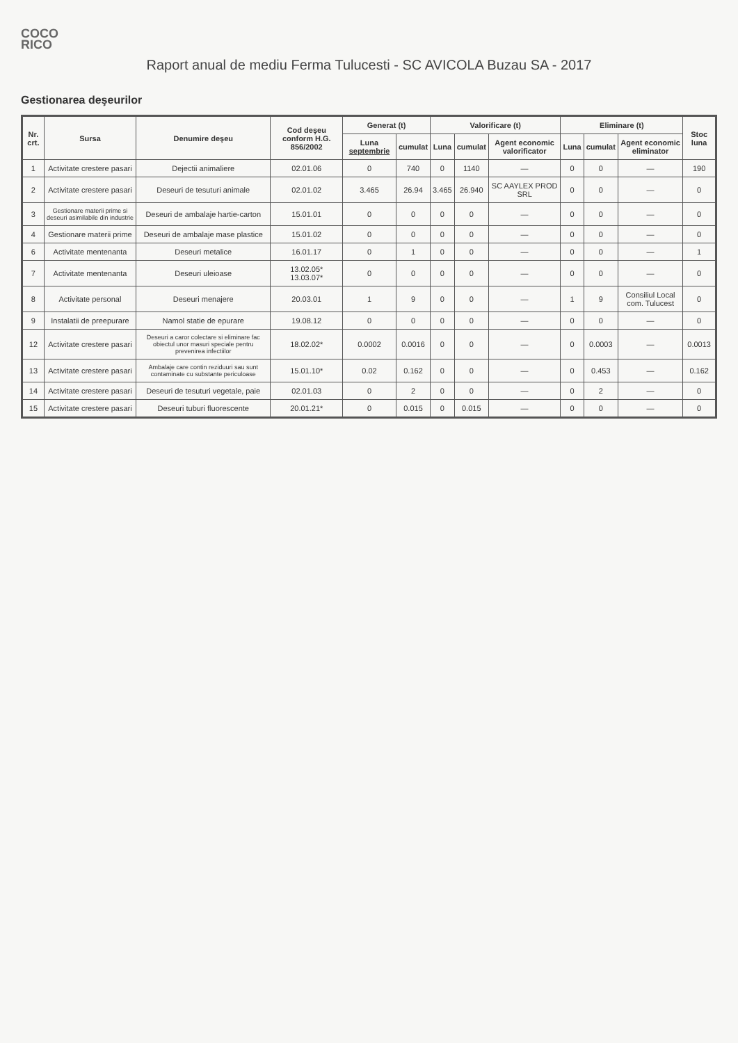COCO
RICO
Raport anual de mediu Ferma Tulucesti - SC AVICOLA Buzau SA - 2017
Gestionarea deşeurilor
| Nr. crt. | Sursa | Denumire deşeu | Cod deşeu conform H.G. 856/2002 | Generat (t) | | Valorificare (t) | | | Eliminare (t) | | | Stoc luna |
| --- | --- | --- | --- | --- | --- | --- | --- | --- | --- | --- | --- | --- |
| | | | | Luna septembrie | cumulat | Luna | cumulat | Agent economic valorificator | Luna | cumulat | Agent economic eliminator | |
| 1 | Activitate crestere pasari | Dejectii animaliere | 02.01.06 | 0 | 740 | 0 | 1140 | — | 0 | 0 | — | 190 |
| 2 | Activitate crestere pasari | Deseuri de tesuturi animale | 02.01.02 | 3.465 | 26.94 | 3.465 | 26.940 | SC AAYLEX PROD SRL | 0 | 0 | — | 0 |
| 3 | Gestionare materii prime si deseuri asimilabile din industrie | Deseuri de ambalaje hartie-carton | 15.01.01 | 0 | 0 | 0 | 0 | — | 0 | 0 | — | 0 |
| 4 | Gestionare materii prime | Deseuri de ambalaje mase plastice | 15.01.02 | 0 | 0 | 0 | 0 | — | 0 | 0 | — | 0 |
| 6 | Activitate mentenanta | Deseuri metalice | 16.01.17 | 0 | 1 | 0 | 0 | — | 0 | 0 | — | 1 |
| 7 | Activitate mentenanta | Deseuri uleioase | 13.02.05* 13.03.07* | 0 | 0 | 0 | 0 | — | 0 | 0 | — | 0 |
| 8 | Activitate personal | Deseuri menajere | 20.03.01 | 1 | 9 | 0 | 0 | — | 1 | 9 | Consiliul Local com. Tulucest | 0 |
| 9 | Instalatii de preepurare | Namol statie de epurare | 19.08.12 | 0 | 0 | 0 | 0 | — | 0 | 0 | — | 0 |
| 12 | Activitate crestere pasari | Deseuri a caror colectare si eliminare fac obiectul unor masuri speciale pentru prevenirea infectiilor | 18.02.02* | 0.0002 | 0.0016 | 0 | 0 | — | 0 | 0.0003 | — | 0.0013 |
| 13 | Activitate crestere pasari | Ambalaje care contin reziduuri sau sunt contaminate cu substante periculoase | 15.01.10* | 0.02 | 0.162 | 0 | 0 | — | 0 | 0.453 | — | 0.162 |
| 14 | Activitate crestere pasari | Deseuri de tesuturi vegetale, paie | 02.01.03 | 0 | 2 | 0 | 0 | — | 0 | 2 | — | 0 |
| 15 | Activitate crestere pasari | Deseuri tuburi fluorescente | 20.01.21* | 0 | 0.015 | 0 | 0.015 | — | 0 | 0 | — | 0 |